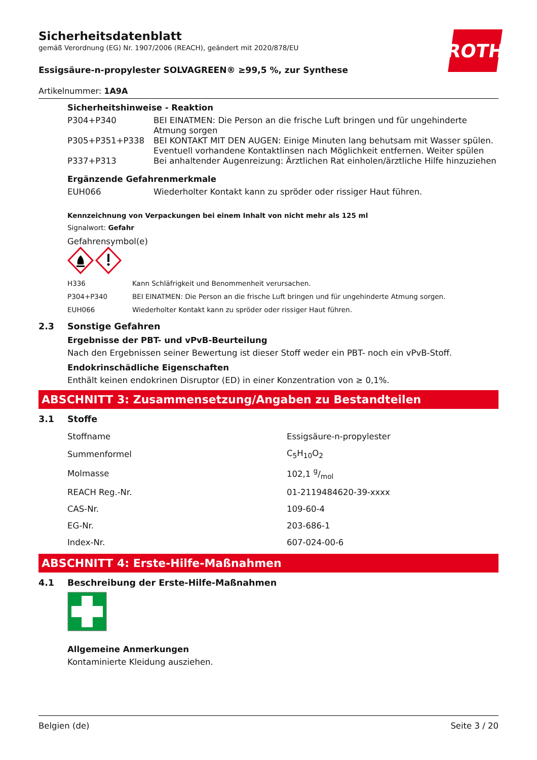Sicherheitsdatenblatt
gemäß Verordnung (EG) Nr. 1907/2006 (REACH), geändert mit 2020/878/EU
ROTH
Essigsäure-n-propylester SOLVAGREEN® ≥99,5 %, zur Synthese
Artikelnummer: 1A9A
Sicherheitshinweise - Reaktion
| P304+P340 | BEI EINATMEN: Die Person an die frische Luft bringen und für ungehinderte Atmung sorgen |
| P305+P351+P338 | BEI KONTAKT MIT DEN AUGEN: Einige Minuten lang behutsam mit Wasser spülen. Eventuell vorhandene Kontaktlinsen nach Möglichkeit entfernen. Weiter spülen |
| P337+P313 | Bei anhaltender Augenreizung: Ärztlichen Rat einholen/ärztliche Hilfe hinzuziehen |
Ergänzende Gefahrenmerkmale
| EUH066 | Wiederholter Kontakt kann zu spröder oder rissiger Haut führen. |
Kennzeichnung von Verpackungen bei einem Inhalt von nicht mehr als 125 ml
Signalwort: Gefahr
Gefahrensymbol(e)
| H336 | Kann Schläfrigkeit und Benommenheit verursachen. |
| P304+P340 | BEI EINATMEN: Die Person an die frische Luft bringen und für ungehinderte Atmung sorgen. |
| EUH066 | Wiederholter Kontakt kann zu spröder oder rissiger Haut führen. |
2.3 Sonstige Gefahren
Ergebnisse der PBT- und vPvB-Beurteilung
Nach den Ergebnissen seiner Bewertung ist dieser Stoff weder ein PBT- noch ein vPvB-Stoff.
Endokrinschädliche Eigenschaften
Enthält keinen endokrinen Disruptor (ED) in einer Konzentration von ≥ 0,1%.
ABSCHNITT 3: Zusammensetzung/Angaben zu Bestandteilen
3.1 Stoffe
| Stoffname | Essigsäure-n-propylester |
| Summenformel | C<sub>5</sub>H<sub>10</sub>O<sub>2</sub> |
| Molmasse | 102,1 g/mol |
| REACH Reg.-Nr. | 01-2119484620-39-xxxx |
| CAS-Nr. | 109-60-4 |
| EG-Nr. | 203-686-1 |
| Index-Nr. | 607-024-00-6 |
ABSCHNITT 4: Erste-Hilfe-Maßnahmen
4.1 Beschreibung der Erste-Hilfe-Maßnahmen
Allgemeine Anmerkungen
Kontaminierte Kleidung ausziehen.
Belgien (de) Seite 3 / 20